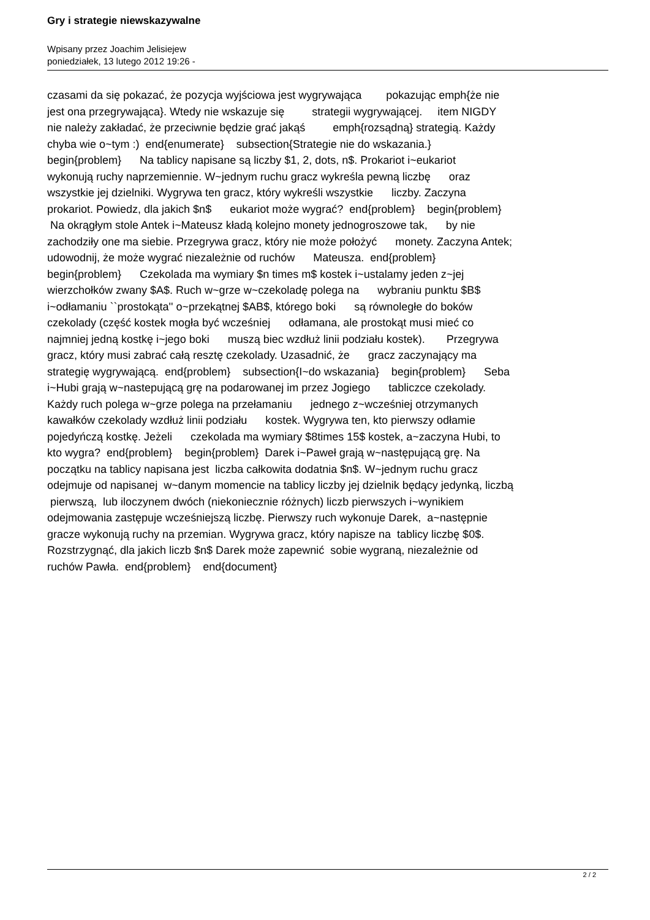Gry i strategie niewskazywalne
Wpisany przez Joachim Jelisiejew
poniedziałek, 13 lutego 2012 19:26 -
czasami da się pokazać, że pozycja wyjściowa jest wygrywająca pokazując emph{że nie jest ona przegrywająca}. Wtedy nie wskazuje się strategii wygrywającej. item NIGDY nie należy zakładać, że przeciwnie będzie grać jakąś emph{rozsądną} strategią. Każdy chyba wie o~tym :) end{enumerate} subsection{Strategie nie do wskazania.} begin{problem} Na tablicy napisane są liczby $1, 2, dots, n$. Prokariot i~eukariot wykonują ruchy naprzemiennie. W~jednym ruchu gracz wykreśla pewną liczbę oraz wszystkie jej dzielniki. Wygrywa ten gracz, który wykreśli wszystkie liczby. Zaczyna prokariot. Powiedz, dla jakich $n$ eukariot może wygrać? end{problem} begin{problem} Na okrągłym stole Antek i~Mateusz kładą kolejno monety jednogroszowe tak, by nie zachodziły one ma siebie. Przegrywa gracz, który nie może położyć monety. Zaczyna Antek; udowodnij, że może wygrać niezależnie od ruchów Mateusza. end{problem} begin{problem} Czekolada ma wymiary $n times m$ kostek i~ustalamy jeden z~jej wierzchołków zwany $A$. Ruch w~grze w~czekoladę polega na wybraniu punktu $B$ i~odłamaniu ``prostokąta'' o~przekątnej $AB$, którego boki są równoległe do boków czekolady (część kostek mogła być wcześniej odłamana, ale prostokąt musi mieć co najmniej jedną kostkę i~jego boki muszą biec wzdłuż linii podziału kostek). Przegrywa gracz, który musi zabrać całą resztę czekolady. Uzasadnić, że gracz zaczynający ma strategię wygrywającą. end{problem} subsection{I~do wskazania} begin{problem} Seba i~Hubi grają w~nastepującą grę na podarowanej im przez Jogiego tabliczce czekolady. Każdy ruch polega w~grze polega na przełamaniu jednego z~wcześniej otrzymanych kawałków czekolady wzdłuż linii podziału kostek. Wygrywa ten, kto pierwszy odłamie pojedyńczą kostkę. Jeżeli czekolada ma wymiary $8times 15$ kostek, a~zaczyna Hubi, to kto wygra? end{problem} begin{problem} Darek i~Paweł grają w~następującą grę. Na początku na tablicy napisana jest liczba całkowita dodatnia $n$. W~jednym ruchu gracz odejmuje od napisanej w~danym momencie na tablicy liczby jej dzielnik będący jedynką, liczbą pierwszą, lub iloczynem dwóch (niekoniecznie różnych) liczb pierwszych i~wynikiem odejmowania zastępuje wcześniejszą liczbę. Pierwszy ruch wykonuje Darek, a~następnie gracze wykonują ruchy na przemian. Wygrywa gracz, który napisze na tablicy liczbę $0$. Rozstrzygnąć, dla jakich liczb $n$ Darek może zapewnić sobie wygraną, niezależnie od ruchów Pawła. end{problem} end{document}
2 / 2